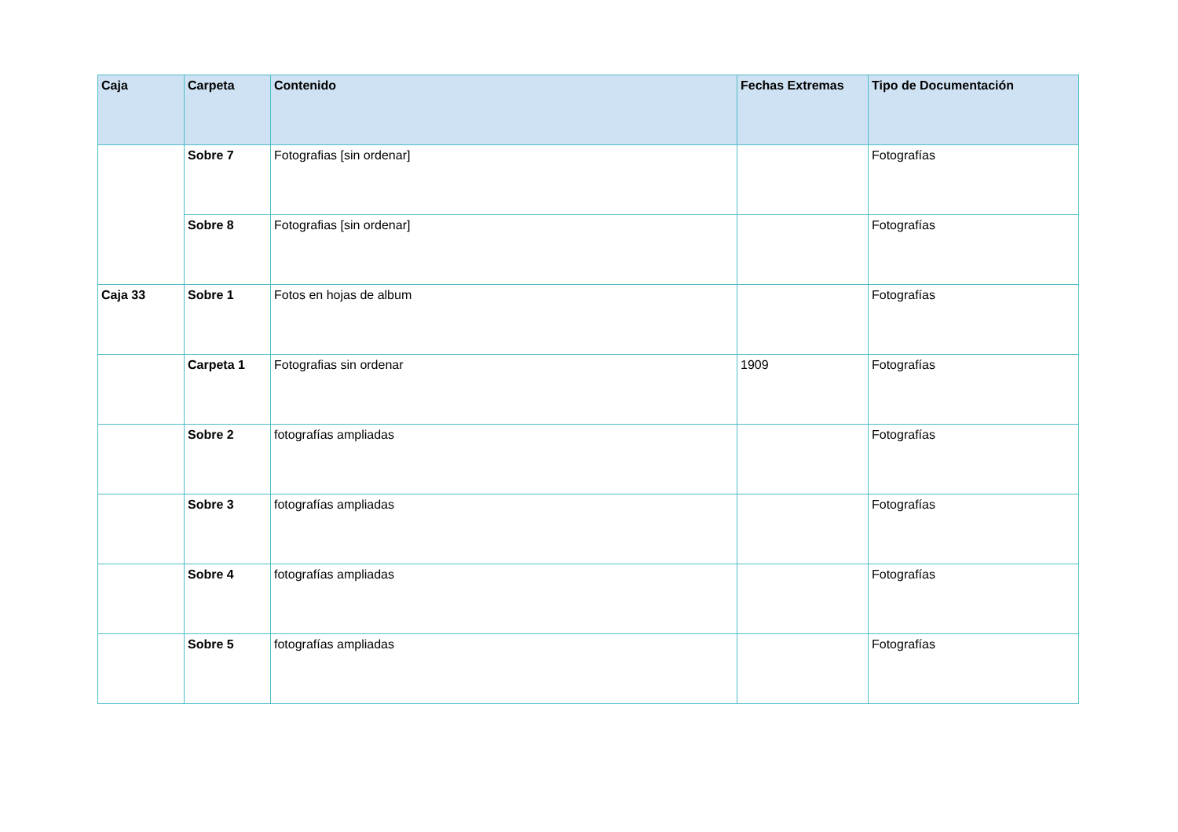| Caja | Carpeta | Contenido | Fechas Extremas | Tipo de Documentación |
| --- | --- | --- | --- | --- |
| | Sobre 7 | Fotografias [sin ordenar] | | Fotografías |
| | Sobre 8 | Fotografias [sin ordenar] | | Fotografías |
| Caja 33 | Sobre 1 | Fotos en hojas de album | | Fotografías |
| | Carpeta 1 | Fotografias sin ordenar | 1909 | Fotografías |
| | Sobre 2 | fotografías ampliadas | | Fotografías |
| | Sobre 3 | fotografías ampliadas | | Fotografías |
| | Sobre 4 | fotografías ampliadas | | Fotografías |
| | Sobre 5 | fotografías ampliadas | | Fotografías |